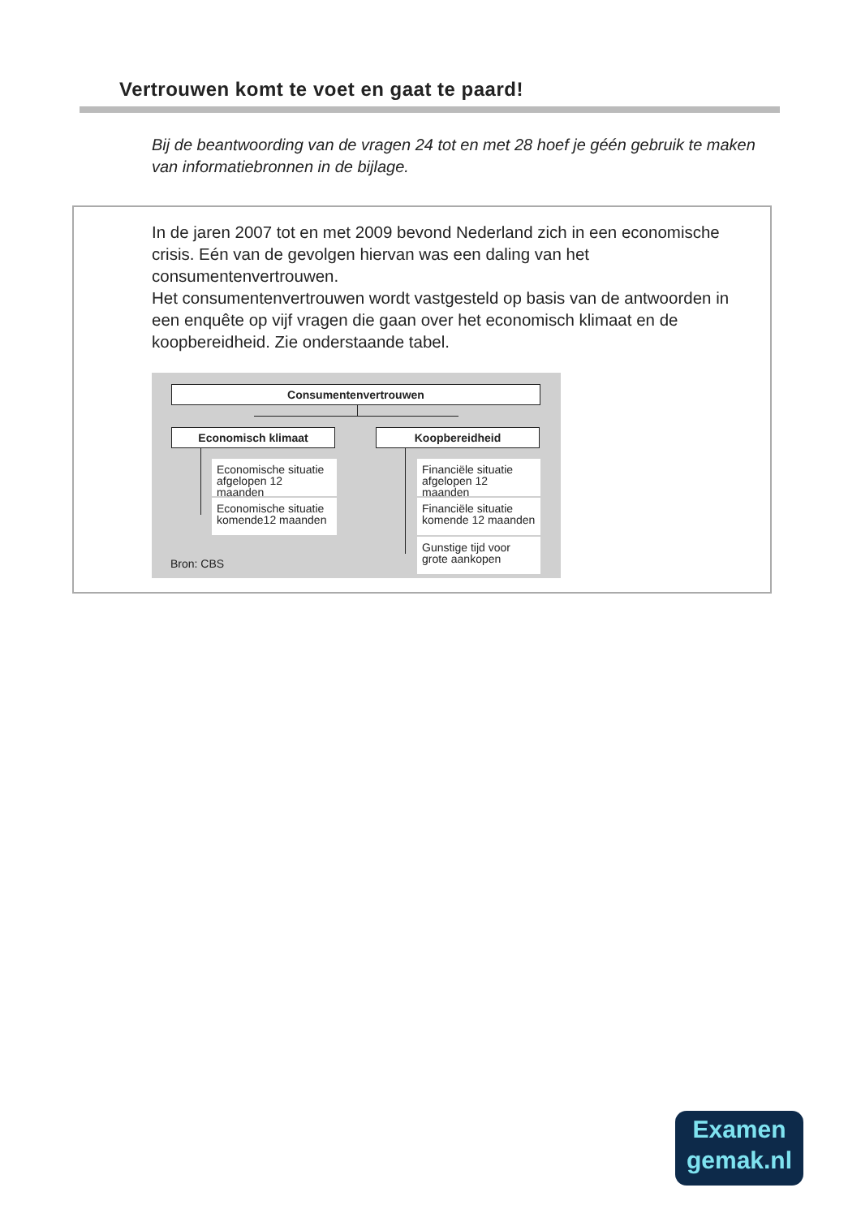Vertrouwen komt te voet en gaat te paard!
Bij de beantwoording van de vragen 24 tot en met 28 hoef je géén gebruik te maken van informatiebronnen in de bijlage.
In de jaren 2007 tot en met 2009 bevond Nederland zich in een economische crisis. Eén van de gevolgen hiervan was een daling van het consumentenvertrouwen.
Het consumentenvertrouwen wordt vastgesteld op basis van de antwoorden in een enquête op vijf vragen die gaan over het economisch klimaat en de koopbereidheid. Zie onderstaande tabel.
Consumentenvertrouwen
Economisch klimaat Koopbereidheid
Economische situatie afgelopen 12 maanden
Economische situatie komende12 maanden
Financiële situatie afgelopen 12 maanden
Financiële situatie komende 12 maanden
Gunstige tijd voor grote aankopen
Bron: CBS
Examen
gemak.nl